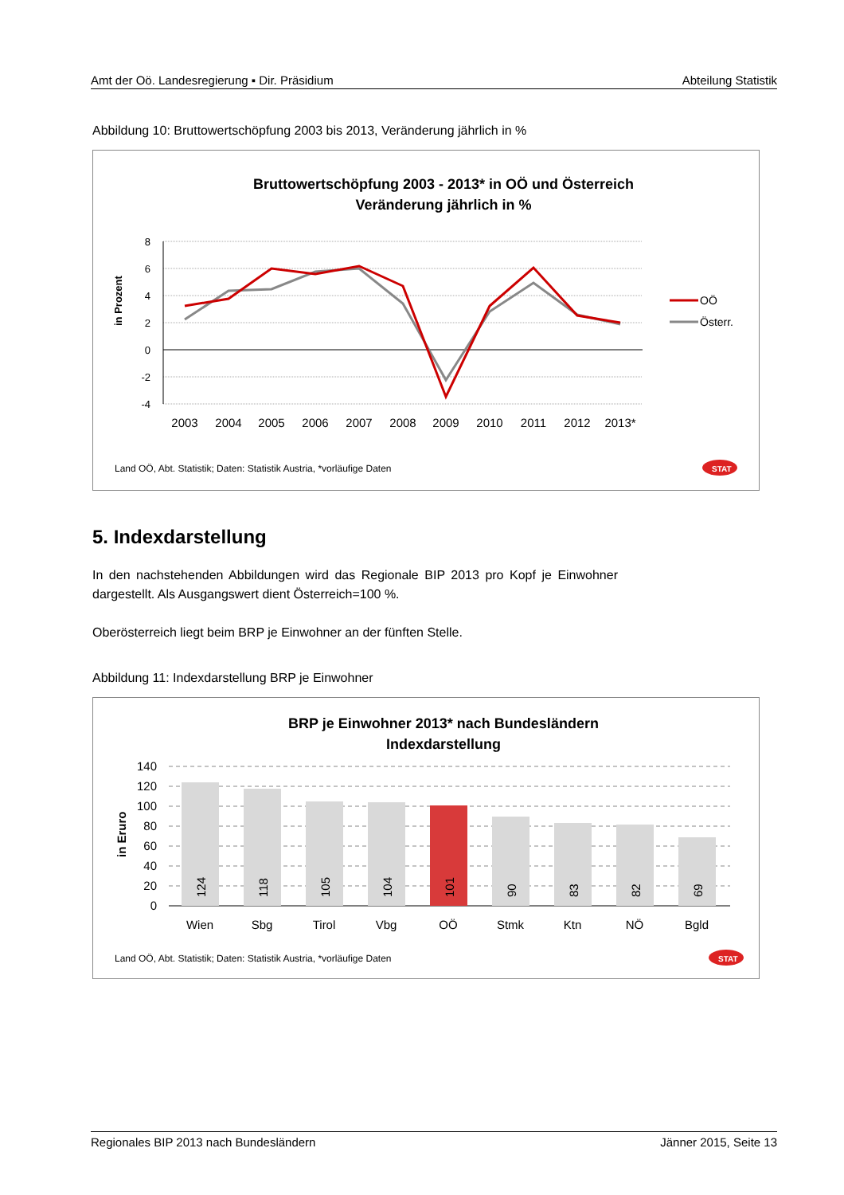Amt der Oö. Landesregierung ▪ Dir. Präsidium Abteilung Statistik
Abbildung 10: Bruttowertschöpfung 2003 bis 2013, Veränderung jährlich in %
Bruttowertschöpfung 2003 - 2013* in OÖ und Österreich
Veränderung jährlich in %
8
6
4
2
0
-2
-4
in Prozent
2003
2004
2005
2006
2007
2008
2009
2010
2011
2012
2013*
OÖ
Österr.
Land OÖ, Abt. Statistik; Daten: Statistik Austria, *vorläufige Daten
STAT
5. Indexdarstellung
In den nachstehenden Abbildungen wird das Regionale BIP 2013 pro Kopf je Einwohner dargestellt. Als Ausgangswert dient Österreich=100 %.
Oberösterreich liegt beim BRP je Einwohner an der fünften Stelle.
Abbildung 11: Indexdarstellung BRP je Einwohner
BRP je Einwohner 2013* nach Bundesländern
Indexdarstellung
140
120
100
80
60
40
20
0
in Eruro
124
118
105
104
101
90
83
82
69
Wien
Sbg
Tirol
Vbg
OÖ
Stmk
Ktn
NÖ
Bgld
Land OÖ, Abt. Statistik; Daten: Statistik Austria, *vorläufige Daten
STAT
Regionales BIP 2013 nach Bundesländern Jänner 2015, Seite 13